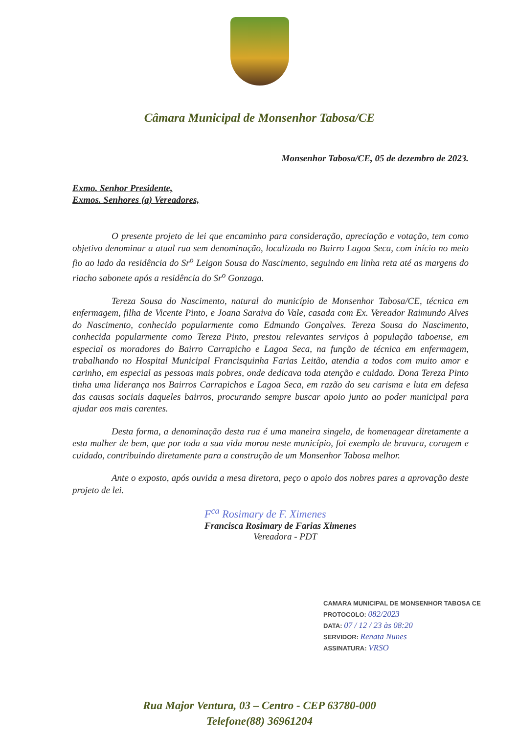Câmara Municipal de Monsenhor Tabosa/CE
Monsenhor Tabosa/CE, 05 de dezembro de 2023.
Exmo. Senhor Presidente,
Exmos. Senhores (a) Vereadores,
O presente projeto de lei que encaminho para consideração, apreciação e votação, tem como objetivo denominar a atual rua sem denominação, localizada no Bairro Lagoa Seca, com início no meio fio ao lado da residência do Sr<sup>o</sup> Leigon Sousa do Nascimento, seguindo em linha reta até as margens do riacho sabonete após a residência do Sr<sup>o</sup> Gonzaga.
Tereza Sousa do Nascimento, natural do município de Monsenhor Tabosa/CE, técnica em enfermagem, filha de Vicente Pinto, e Joana Saraiva do Vale, casada com Ex. Vereador Raimundo Alves do Nascimento, conhecido popularmente como Edmundo Gonçalves. Tereza Sousa do Nascimento, conhecida popularmente como Tereza Pinto, prestou relevantes serviços à população taboense, em especial os moradores do Bairro Carrapicho e Lagoa Seca, na função de técnica em enfermagem, trabalhando no Hospital Municipal Francisquinha Farias Leitão, atendia a todos com muito amor e carinho, em especial as pessoas mais pobres, onde dedicava toda atenção e cuidado. Dona Tereza Pinto tinha uma liderança nos Bairros Carrapichos e Lagoa Seca, em razão do seu carisma e luta em defesa das causas sociais daqueles bairros, procurando sempre buscar apoio junto ao poder municipal para ajudar aos mais carentes.
Desta forma, a denominação desta rua é uma maneira singela, de homenagear diretamente a esta mulher de bem, que por toda a sua vida morou neste município, foi exemplo de bravura, coragem e cuidado, contribuindo diretamente para a construção de um Monsenhor Tabosa melhor.
Ante o exposto, após ouvida a mesa diretora, peço o apoio dos nobres pares a aprovação deste projeto de lei.
F<sup>ca</sup> Rosimary de F. Ximenes
Francisca Rosimary de Farias Ximenes
Vereadora - PDT
CAMARA MUNICIPAL DE MONSENHOR TABOSA CE
PROTOCOLO: 082/2023
DATA: 07 / 12 / 23 às 08:20
SERVIDOR: Renata Nunes
ASSINATURA: VRSO
Rua Major Ventura, 03 – Centro - CEP 63780-000
Telefone(88) 36961204